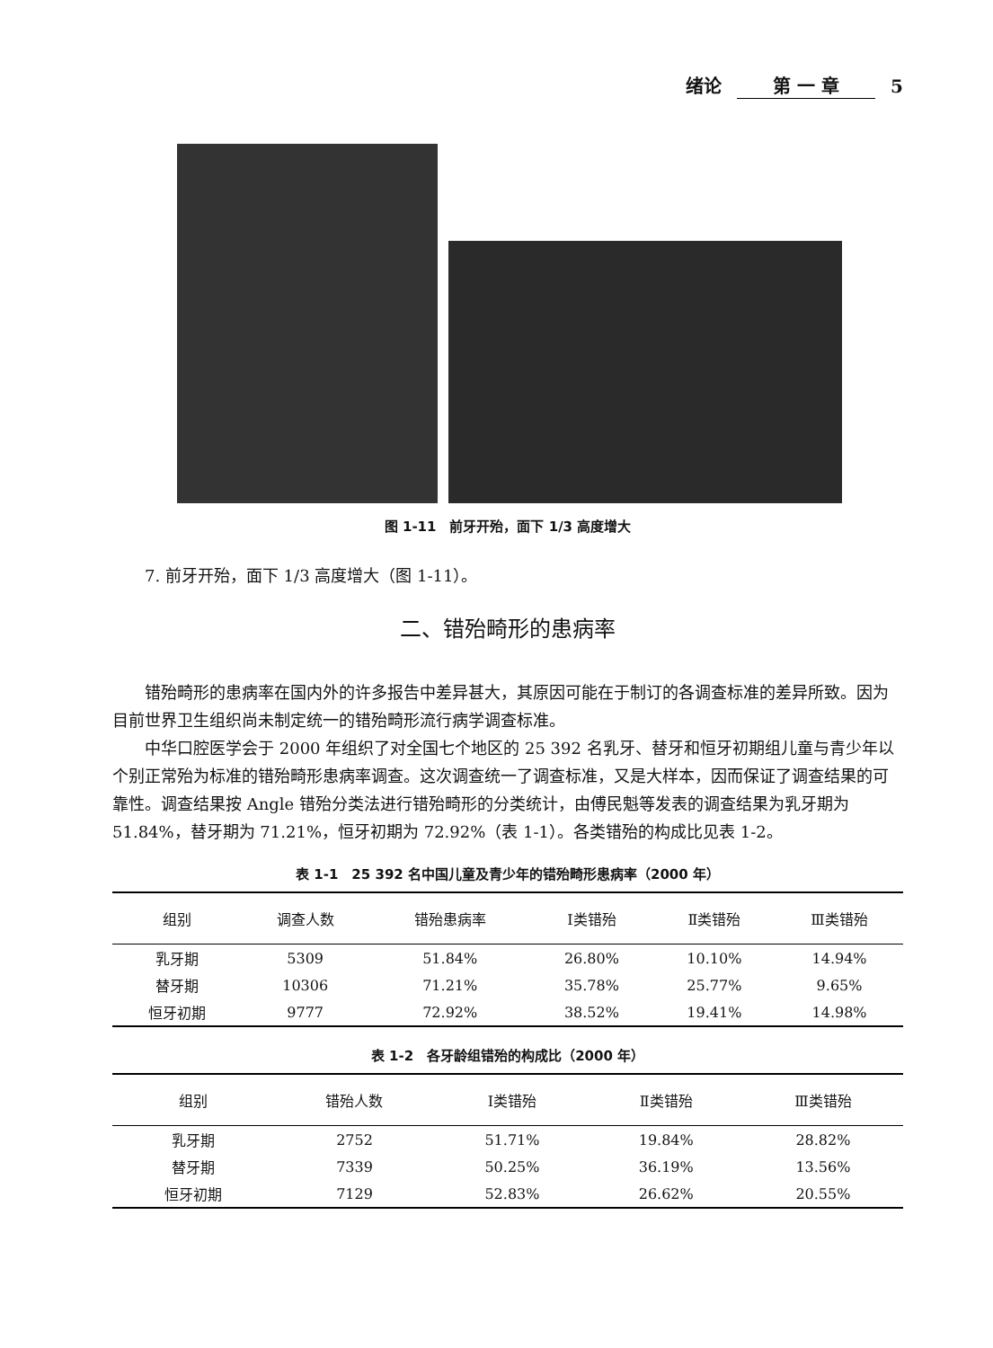绪论 第 一 章 5
图 1-11　前牙开殆，面下 1/3 高度增大
7. 前牙开殆，面下 1/3 高度增大（图 1-11）。
二、错殆畸形的患病率
错殆畸形的患病率在国内外的许多报告中差异甚大，其原因可能在于制订的各调查标准的差异所致。因为目前世界卫生组织尚未制定统一的错殆畸形流行病学调查标准。
中华口腔医学会于 2000 年组织了对全国七个地区的 25 392 名乳牙、替牙和恒牙初期组儿童与青少年以个别正常殆为标准的错殆畸形患病率调查。这次调查统一了调查标准，又是大样本，因而保证了调查结果的可靠性。调查结果按 Angle 错殆分类法进行错殆畸形的分类统计，由傅民魁等发表的调查结果为乳牙期为 51.84%，替牙期为 71.21%，恒牙初期为 72.92%（表 1-1）。各类错殆的构成比见表 1-2。
表 1-1　25 392 名中国儿童及青少年的错殆畸形患病率（2000 年）
| 组别 | 调查人数 | 错殆患病率 | Ⅰ类错殆 | Ⅱ类错殆 | Ⅲ类错殆 |
| --- | --- | --- | --- | --- | --- |
| 乳牙期 | 5309 | 51.84% | 26.80% | 10.10% | 14.94% |
| 替牙期 | 10306 | 71.21% | 35.78% | 25.77% | 9.65% |
| 恒牙初期 | 9777 | 72.92% | 38.52% | 19.41% | 14.98% |
表 1-2　各牙龄组错殆的构成比（2000 年）
| 组别 | 错殆人数 | Ⅰ类错殆 | Ⅱ类错殆 | Ⅲ类错殆 |
| --- | --- | --- | --- | --- |
| 乳牙期 | 2752 | 51.71% | 19.84% | 28.82% |
| 替牙期 | 7339 | 50.25% | 36.19% | 13.56% |
| 恒牙初期 | 7129 | 52.83% | 26.62% | 20.55% |